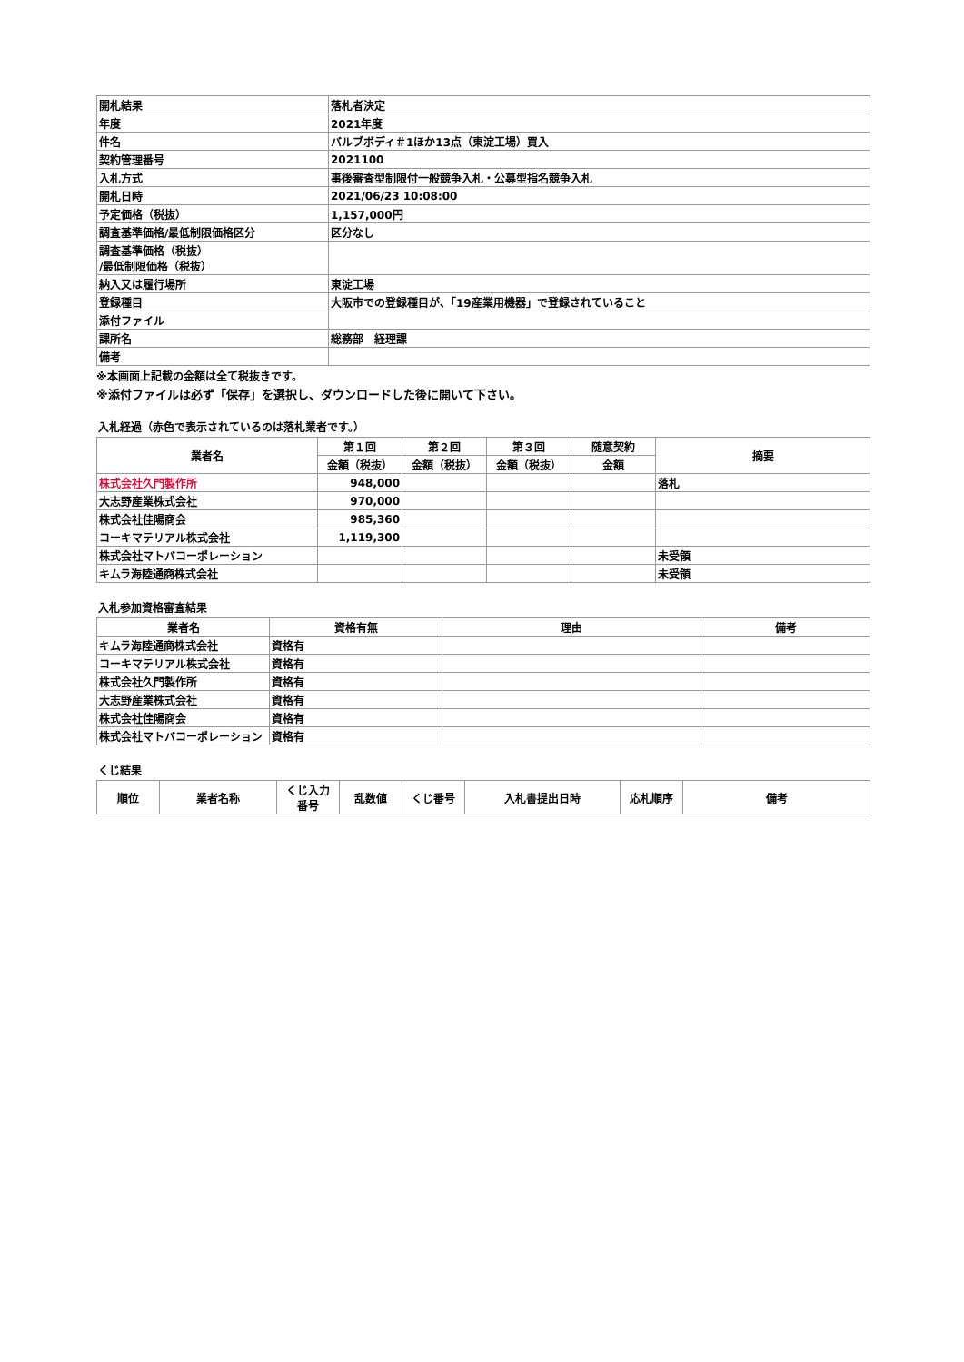| 開札結果 | 落札者決定 |
| 年度 | 2021年度 |
| 件名 | バルブボディ＃1ほか13点（東淀工場）買入 |
| 契約管理番号 | 2021100 |
| 入札方式 | 事後審査型制限付一般競争入札・公募型指名競争入札 |
| 開札日時 | 2021/06/23 10:08:00 |
| 予定価格（税抜） | 1,157,000円 |
| 調査基準価格/最低制限価格区分 | 区分なし |
| 調査基準価格（税抜） /最低制限価格（税抜） | |
| 納入又は履行場所 | 東淀工場 |
| 登録種目 | 大阪市での登録種目が、「19産業用機器」で登録されていること |
| 添付ファイル | |
| 課所名 | 総務部 経理課 |
| 備考 | |
※本画面上記載の金額は全て税抜きです。
※添付ファイルは必ず「保存」を選択し、ダウンロードした後に開いて下さい。
入札経過（赤色で表示されているのは落札業者です。）
| 業者名 | 第１回 | 第２回 | 第３回 | 随意契約 | 摘要 |
| --- | --- | --- | --- | --- | --- |
| | 金額（税抜） | 金額（税抜） | 金額（税抜） | 金額 | |
| 株式会社久門製作所 | 948,000 | | | | 落札 |
| 大志野産業株式会社 | 970,000 | | | | |
| 株式会社佳陽商会 | 985,360 | | | | |
| コーキマテリアル株式会社 | 1,119,300 | | | | |
| 株式会社マトバコーポレーション | | | | | 未受領 |
| キムラ海陸通商株式会社 | | | | | 未受領 |
入札参加資格審査結果
| 業者名 | 資格有無 | 理由 | 備考 |
| --- | --- | --- | --- |
| キムラ海陸通商株式会社 | 資格有 | | |
| コーキマテリアル株式会社 | 資格有 | | |
| 株式会社久門製作所 | 資格有 | | |
| 大志野産業株式会社 | 資格有 | | |
| 株式会社佳陽商会 | 資格有 | | |
| 株式会社マトバコーポレーション | 資格有 | | |
くじ結果
| 順位 | 業者名称 | くじ入力 番号 | 乱数値 | くじ番号 | 入札書提出日時 | 応札順序 | 備考 |
| --- | --- | --- | --- | --- | --- | --- | --- |